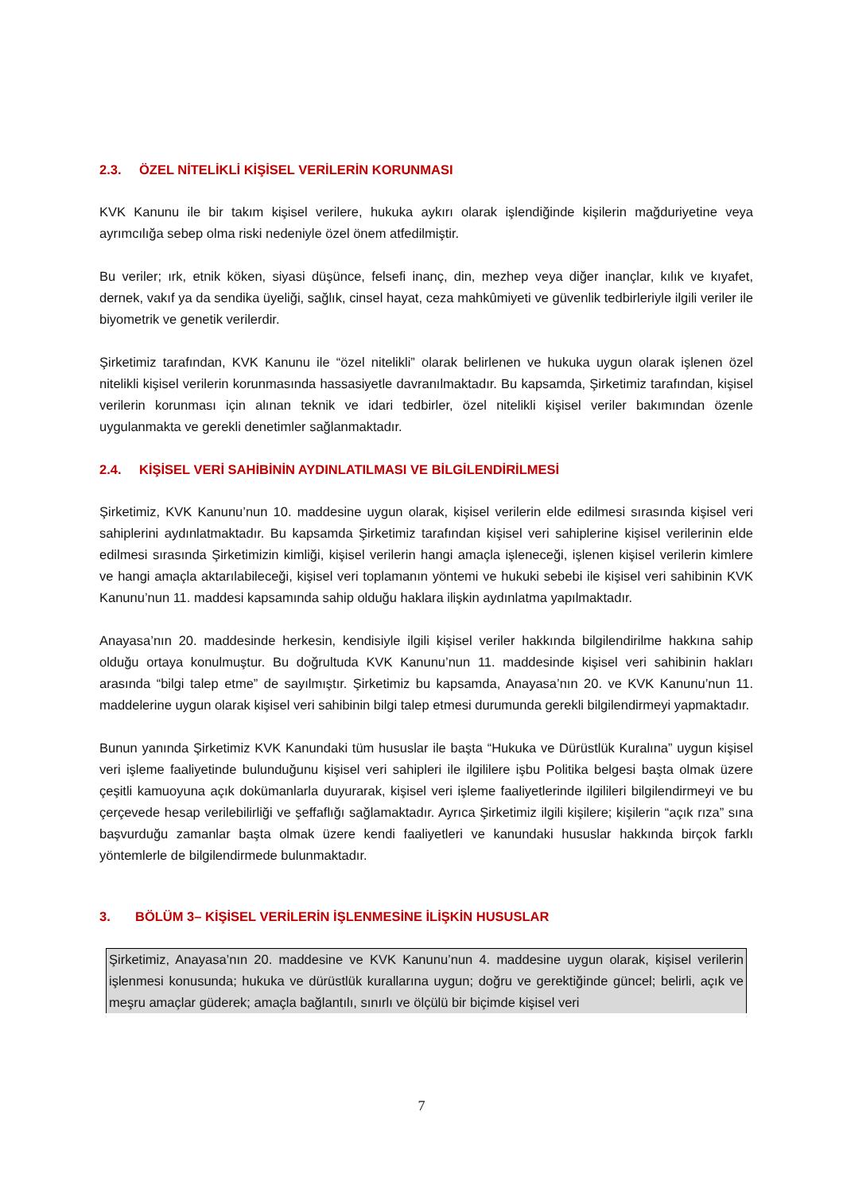2.3. ÖZEL NİTELİKLİ KİŞİSEL VERİLERİN KORUNMASI
KVK Kanunu ile bir takım kişisel verilere, hukuka aykırı olarak işlendiğinde kişilerin mağduriyetine veya ayrımcılığa sebep olma riski nedeniyle özel önem atfedilmiştir.
Bu veriler; ırk, etnik köken, siyasi düşünce, felsefi inanç, din, mezhep veya diğer inançlar, kılık ve kıyafet, dernek, vakıf ya da sendika üyeliği, sağlık, cinsel hayat, ceza mahkûmiyeti ve güvenlik tedbirleriyle ilgili veriler ile biyometrik ve genetik verilerdir.
Şirketimiz tarafından, KVK Kanunu ile “özel nitelikli” olarak belirlenen ve hukuka uygun olarak işlenen özel nitelikli kişisel verilerin korunmasında hassasiyetle davranılmaktadır. Bu kapsamda, Şirketimiz tarafından, kişisel verilerin korunması için alınan teknik ve idari tedbirler, özel nitelikli kişisel veriler bakımından özenle uygulanmakta ve gerekli denetimler sağlanmaktadır.
2.4. KİŞİSEL VERİ SAHİBİNİN AYDINLATILMASI VE BİLGİLENDİRİLMESİ
Şirketimiz, KVK Kanunu’nun 10. maddesine uygun olarak, kişisel verilerin elde edilmesi sırasında kişisel veri sahiplerini aydınlatmaktadır. Bu kapsamda Şirketimiz tarafından kişisel veri sahiplerine kişisel verilerinin elde edilmesi sırasında Şirketimizin kimliği, kişisel verilerin hangi amaçla işleneceği, işlenen kişisel verilerin kimlere ve hangi amaçla aktarılabileceği, kişisel veri toplamanın yöntemi ve hukuki sebebi ile kişisel veri sahibinin KVK Kanunu’nun 11. maddesi kapsamında sahip olduğu haklara ilişkin aydınlatma yapılmaktadır.
Anayasa’nın 20. maddesinde herkesin, kendisiyle ilgili kişisel veriler hakkında bilgilendirilme hakkına sahip olduğu ortaya konulmuştur. Bu doğrultuda KVK Kanunu’nun 11. maddesinde kişisel veri sahibinin hakları arasında “bilgi talep etme” de sayılmıştır. Şirketimiz bu kapsamda, Anayasa’nın 20. ve KVK Kanunu’nun 11. maddelerine uygun olarak kişisel veri sahibinin bilgi talep etmesi durumunda gerekli bilgilendirmeyi yapmaktadır.
Bunun yanında Şirketimiz KVK Kanundaki tüm hususlar ile başta “Hukuka ve Dürüstlük Kuralına” uygun kişisel veri işleme faaliyetinde bulunduğunu kişisel veri sahipleri ile ilgililere işbu Politika belgesi başta olmak üzere çeşitli kamuoyuna açık dokümanlarla duyurarak, kişisel veri işleme faaliyetlerinde ilgilileri bilgilendirmeyi ve bu çerçevede hesap verilebilirliği ve şeffaflığı sağlamaktadır. Ayrıca Şirketimiz ilgili kişilere; kişilerin “açık rıza” sına başvurduğu zamanlar başta olmak üzere kendi faaliyetleri ve kanundaki hususlar hakkında birçok farklı yöntemlerle de bilgilendirmede bulunmaktadır.
3. BÖLÜM 3– KİŞİSEL VERİLERİN İŞLENMESİNE İLİŞKİN HUSUSLAR
Şirketimiz, Anayasa’nın 20. maddesine ve KVK Kanunu’nun 4. maddesine uygun olarak, kişisel verilerin işlenmesi konusunda; hukuka ve dürüstlük kurallarına uygun; doğru ve gerektiğinde güncel; belirli, açık ve meşru amaçlar güderek; amaçla bağlantılı, sınırlı ve ölçülü bir biçimde kişisel veri
7